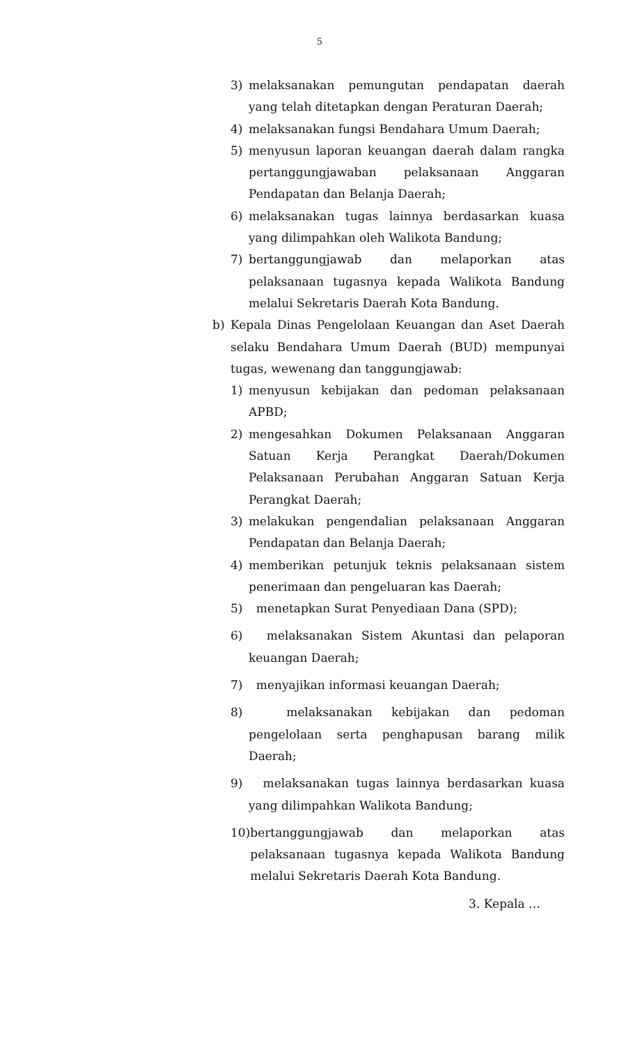5
3) melaksanakan pemungutan pendapatan daerah yang telah ditetapkan dengan Peraturan Daerah;
4) melaksanakan fungsi Bendahara Umum Daerah;
5) menyusun laporan keuangan daerah dalam rangka pertanggungjawaban pelaksanaan Anggaran Pendapatan dan Belanja Daerah;
6) melaksanakan tugas lainnya berdasarkan kuasa yang dilimpahkan oleh Walikota Bandung;
7) bertanggungjawab dan melaporkan atas pelaksanaan tugasnya kepada Walikota Bandung melalui Sekretaris Daerah Kota Bandung.
b) Kepala Dinas Pengelolaan Keuangan dan Aset Daerah selaku Bendahara Umum Daerah (BUD) mempunyai tugas, wewenang dan tanggungjawab:
1) menyusun kebijakan dan pedoman pelaksanaan APBD;
2) mengesahkan Dokumen Pelaksanaan Anggaran Satuan Kerja Perangkat Daerah/Dokumen Pelaksanaan Perubahan Anggaran Satuan Kerja Perangkat Daerah;
3) melakukan pengendalian pelaksanaan Anggaran Pendapatan dan Belanja Daerah;
4) memberikan petunjuk teknis pelaksanaan sistem penerimaan dan pengeluaran kas Daerah;
5) menetapkan Surat Penyediaan Dana (SPD);
6) melaksanakan Sistem Akuntasi dan pelaporan keuangan Daerah;
7) menyajikan informasi keuangan Daerah;
8) melaksanakan kebijakan dan pedoman pengelolaan serta penghapusan barang milik Daerah;
9) melaksanakan tugas lainnya berdasarkan kuasa yang dilimpahkan Walikota Bandung;
10) bertanggungjawab dan melaporkan atas pelaksanaan tugasnya kepada Walikota Bandung melalui Sekretaris Daerah Kota Bandung.
3. Kepala …